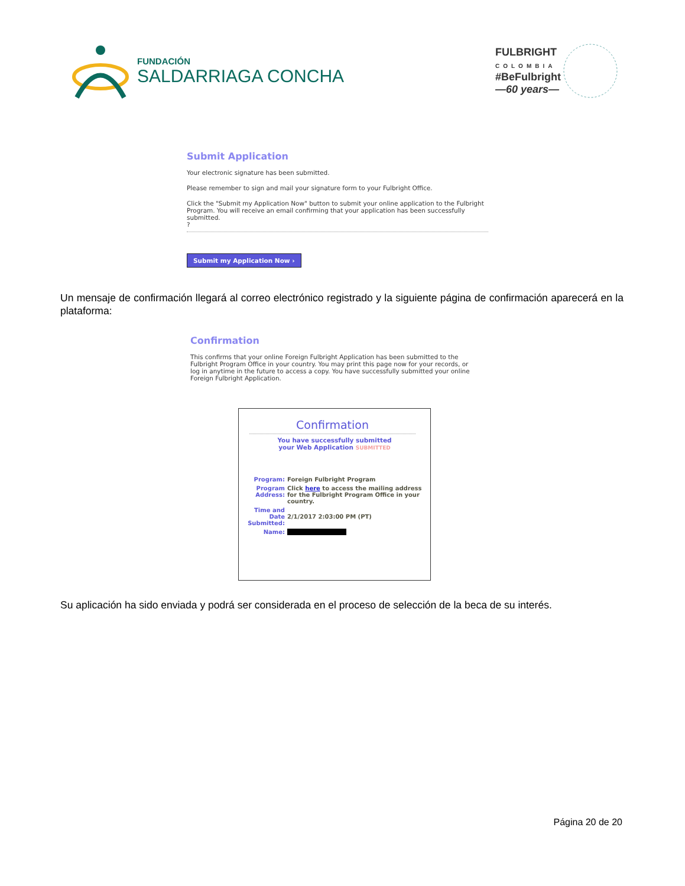FUNDACIÓN
SALDARRIAGA CONCHA
FULBRIGHT
COLOMBIA
#BeFulbright
—60 years—
Submit Application
Your electronic signature has been submitted.
Please remember to sign and mail your signature form to your Fulbright Office.
Click the "Submit my Application Now" button to submit your online application to the Fulbright Program. You will receive an email confirming that your application has been successfully submitted.
?
Submit my Application Now ›
Un mensaje de confirmación llegará al correo electrónico registrado y la siguiente página de confirmación aparecerá en la plataforma:
Confirmation
This confirms that your online Foreign Fulbright Application has been submitted to the Fulbright Program Office in your country. You may print this page now for your records, or log in anytime in the future to access a copy. You have successfully submitted your online Foreign Fulbright Application.
Confirmation
You have successfully submitted
your Web Application SUBMITTED
| Program: | Foreign Fulbright Program |
| Program Address: | Click here to access the mailing address for the Fulbright Program Office in your country. |
| Time and Date Submitted: | 2/1/2017 2:03:00 PM (PT) |
| Name: | |
Su aplicación ha sido enviada y podrá ser considerada en el proceso de selección de la beca de su interés.
Página 20 de 20